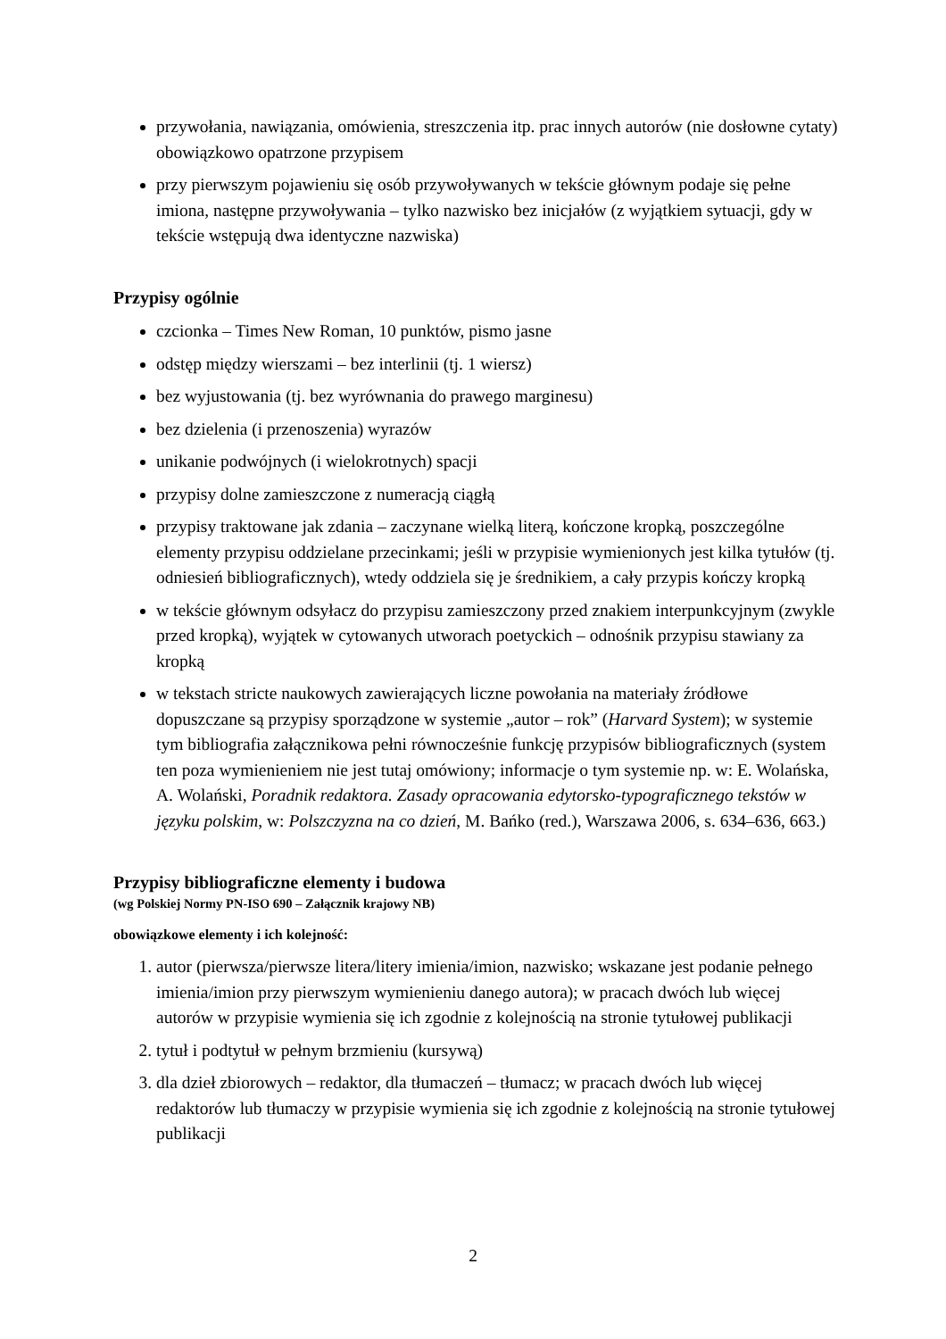przywołania, nawiązania, omówienia, streszczenia itp. prac innych autorów (nie dosłowne cytaty) obowiązkowo opatrzone przypisem
przy pierwszym pojawieniu się osób przywoływanych w tekście głównym podaje się pełne imiona, następne przywoływania – tylko nazwisko bez inicjałów (z wyjątkiem sytuacji, gdy w tekście wstępują dwa identyczne nazwiska)
Przypisy ogólnie
czcionka – Times New Roman, 10 punktów, pismo jasne
odstęp między wierszami – bez interlinii (tj. 1 wiersz)
bez wyjustowania (tj. bez wyrównania do prawego marginesu)
bez dzielenia (i przenoszenia) wyrazów
unikanie podwójnych (i wielokrotnych) spacji
przypisy dolne zamieszczone z numeracją ciągłą
przypisy traktowane jak zdania – zaczynane wielką literą, kończone kropką, poszczególne elementy przypisu oddzielane przecinkami; jeśli w przypisie wymienionych jest kilka tytułów (tj. odniesień bibliograficznych), wtedy oddziela się je średnikiem, a cały przypis kończy kropką
w tekście głównym odsyłacz do przypisu zamieszczony przed znakiem interpunkcyjnym (zwykle przed kropką), wyjątek w cytowanych utworach poetyckich – odnośnik przypisu stawiany za kropką
w tekstach stricte naukowych zawierających liczne powołania na materiały źródłowe dopuszczane są przypisy sporządzone w systemie „autor – rok” (Harvard System); w systemie tym bibliografia załącznikowa pełni równocześnie funkcję przypisów bibliograficznych (system ten poza wymienieniem nie jest tutaj omówiony; informacje o tym systemie np. w: E. Wolańska, A. Wolański, Poradnik redaktora. Zasady opracowania edytorsko-typograficznego tekstów w języku polskim, w: Polszczyzna na co dzień, M. Bańko (red.), Warszawa 2006, s. 634–636, 663.)
Przypisy bibliograficzne elementy i budowa
(wg Polskiej Normy PN-ISO 690 – Załącznik krajowy NB)
obowiązkowe elementy i ich kolejność:
1. autor (pierwsza/pierwsze litera/litery imienia/imion, nazwisko; wskazane jest podanie pełnego imienia/imion przy pierwszym wymienieniu danego autora); w pracach dwóch lub więcej autorów w przypisie wymienia się ich zgodnie z kolejnością na stronie tytułowej publikacji
2. tytuł i podtytuł w pełnym brzmieniu (kursywą)
3. dla dzieł zbiorowych – redaktor, dla tłumaczeń – tłumacz; w pracach dwóch lub więcej redaktorów lub tłumaczy w przypisie wymienia się ich zgodnie z kolejnością na stronie tytułowej publikacji
2